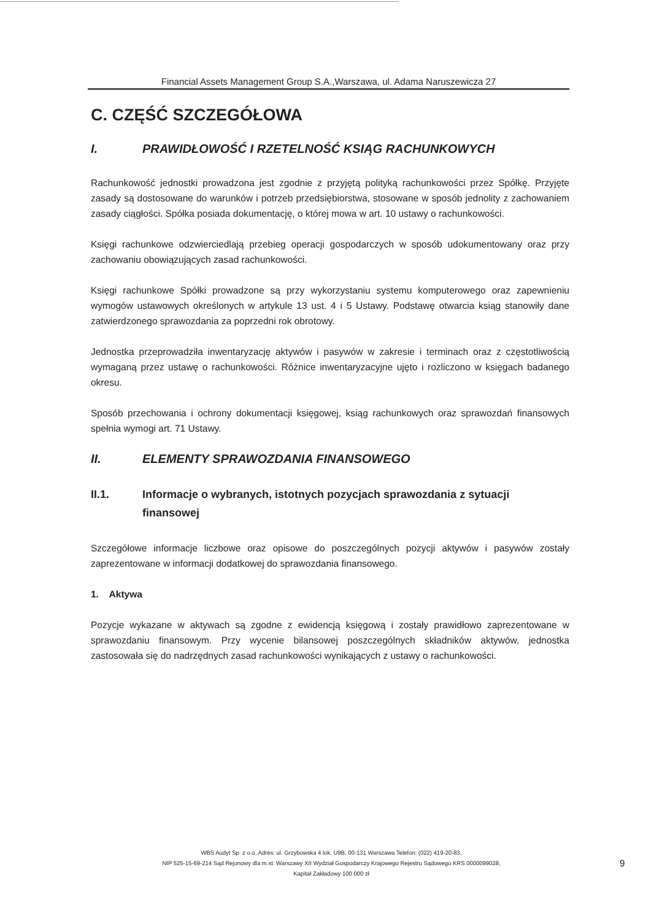Financial Assets Management Group S.A.,Warszawa, ul. Adama Naruszewicza 27
C. CZĘŚĆ SZCZEGÓŁOWA
I. PRAWIDŁOWOŚĆ I RZETELNOŚĆ KSIĄG RACHUNKOWYCH
Rachunkowość jednostki prowadzona jest zgodnie z przyjętą polityką rachunkowości przez Spółkę. Przyjęte zasady są dostosowane do warunków i potrzeb przedsiębiorstwa, stosowane w sposób jednolity z zachowaniem zasady ciągłości. Spółka posiada dokumentację, o której mowa w art. 10 ustawy o rachunkowości.
Księgi rachunkowe odzwierciedlają przebieg operacji gospodarczych w sposób udokumentowany oraz przy zachowaniu obowiązujących zasad rachunkowości.
Księgi rachunkowe Spółki prowadzone są przy wykorzystaniu systemu komputerowego oraz zapewnieniu wymogów ustawowych określonych w artykule 13 ust. 4 i 5 Ustawy. Podstawę otwarcia ksiąg stanowiły dane zatwierdzonego sprawozdania za poprzedni rok obrotowy.
Jednostka przeprowadziła inwentaryzację aktywów i pasywów w zakresie i terminach oraz z częstotliwością wymaganą przez ustawę o rachunkowości. Różnice inwentaryzacyjne ujęto i rozliczono w księgach badanego okresu.
Sposób przechowania i ochrony dokumentacji księgowej, ksiąg rachunkowych oraz sprawozdań finansowych spełnia wymogi art. 71 Ustawy.
II. ELEMENTY SPRAWOZDANIA FINANSOWEGO
II.1. Informacje o wybranych, istotnych pozycjach sprawozdania z sytuacji finansowej
Szczegółowe informacje liczbowe oraz opisowe do poszczególnych pozycji aktywów i pasywów zostały zaprezentowane w informacji dodatkowej do sprawozdania finansowego.
1. Aktywa
Pozycje wykazane w aktywach są zgodne z ewidencją księgową i zostały prawidłowo zaprezentowane w sprawozdaniu finansowym. Przy wycenie bilansowej poszczególnych składników aktywów, jednostka zastosowała się do nadrzędnych zasad rachunkowości wynikających z ustawy o rachunkowości.
WBS Audyt Sp. z o.o. Adres: ul. Grzybowska 4 lok. U9B, 00-131 Warszawa Telefon: (022) 419-20-83,
NIP 525-15-69-214 Sąd Rejonowy dla m.st. Warszawy XII Wydział Gospodarczy Krajowego Rejestru Sądowego KRS 0000099028,
Kapitał Zakładowy 100 000 zł
9